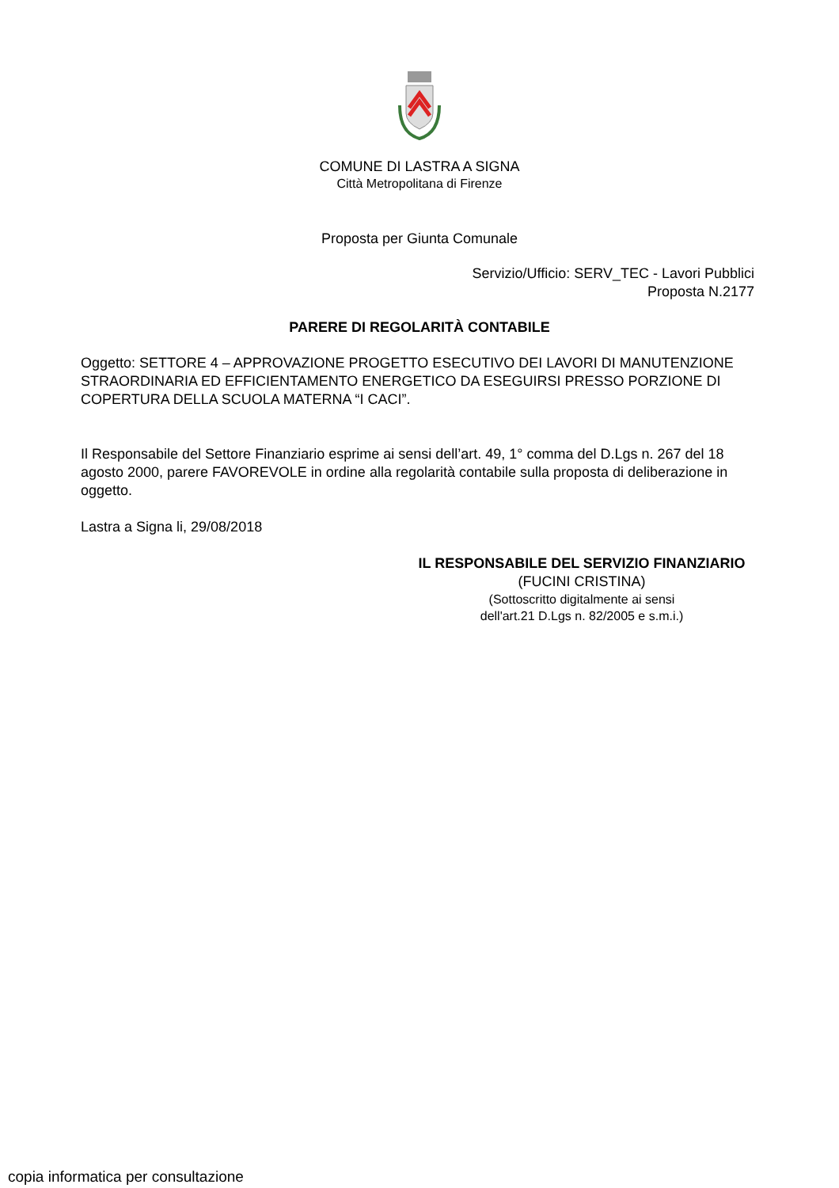COMUNE DI LASTRA A SIGNA
Città Metropolitana di Firenze
Proposta per Giunta Comunale
Servizio/Ufficio: SERV_TEC - Lavori Pubblici
Proposta N.2177
PARERE DI REGOLARITÀ CONTABILE
Oggetto: SETTORE 4 – APPROVAZIONE PROGETTO ESECUTIVO DEI LAVORI DI MANUTENZIONE STRAORDINARIA ED EFFICIENTAMENTO ENERGETICO DA ESEGUIRSI PRESSO PORZIONE DI COPERTURA DELLA SCUOLA MATERNA “I CACI”.
Il Responsabile del Settore Finanziario esprime ai sensi dell’art. 49, 1° comma del D.Lgs n. 267 del 18 agosto 2000, parere FAVOREVOLE in ordine alla regolarità contabile sulla proposta di deliberazione in oggetto.
Lastra a Signa li, 29/08/2018
IL RESPONSABILE DEL SERVIZIO FINANZIARIO
(FUCINI CRISTINA)
(Sottoscritto digitalmente ai sensi
dell'art.21 D.Lgs n. 82/2005 e s.m.i.)
copia informatica per consultazione